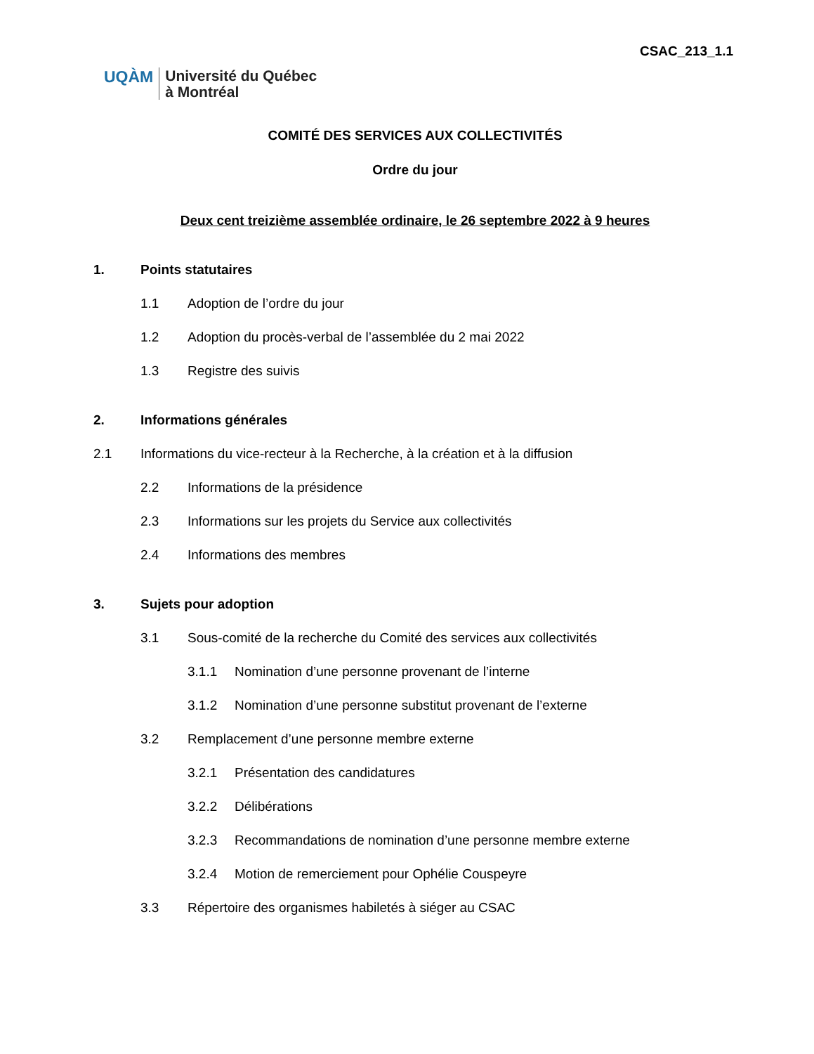CSAC_213_1.1
UQÀM
Université du Québec
à Montréal
COMITÉ DES SERVICES AUX COLLECTIVITÉS
Ordre du jour
Deux cent treizième assemblée ordinaire, le 26 septembre 2022 à 9 heures
1. Points statutaires
1.1 Adoption de l’ordre du jour
1.2 Adoption du procès-verbal de l’assemblée du 2 mai 2022
1.3 Registre des suivis
2. Informations générales
2.1 Informations du vice-recteur à la Recherche, à la création et à la diffusion
2.2 Informations de la présidence
2.3 Informations sur les projets du Service aux collectivités
2.4 Informations des membres
3. Sujets pour adoption
3.1 Sous-comité de la recherche du Comité des services aux collectivités
3.1.1 Nomination d’une personne provenant de l’interne
3.1.2 Nomination d’une personne substitut provenant de l’externe
3.2 Remplacement d’une personne membre externe
3.2.1 Présentation des candidatures
3.2.2 Délibérations
3.2.3 Recommandations de nomination d’une personne membre externe
3.2.4 Motion de remerciement pour Ophélie Couspeyre
3.3 Répertoire des organismes habiletés à siéger au CSAC